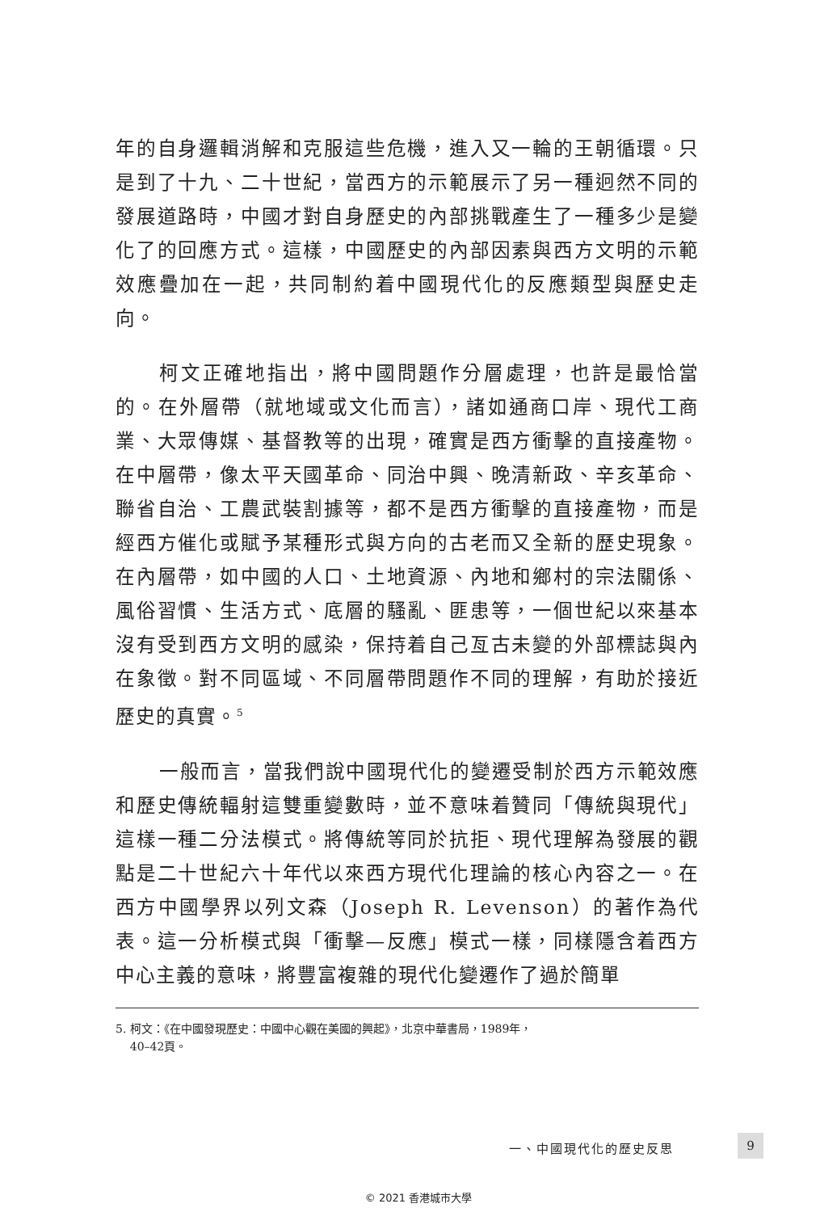年的自身邏輯消解和克服這些危機，進入又一輪的王朝循環。只是到了十九、二十世紀，當西方的示範展示了另一種迥然不同的發展道路時，中國才對自身歷史的內部挑戰產生了一種多少是變化了的回應方式。這樣，中國歷史的內部因素與西方文明的示範效應疊加在一起，共同制約着中國現代化的反應類型與歷史走向。
柯文正確地指出，將中國問題作分層處理，也許是最恰當的。在外層帶（就地域或文化而言），諸如通商口岸、現代工商業、大眾傳媒、基督教等的出現，確實是西方衝擊的直接產物。在中層帶，像太平天國革命、同治中興、晚清新政、辛亥革命、聯省自治、工農武裝割據等，都不是西方衝擊的直接產物，而是經西方催化或賦予某種形式與方向的古老而又全新的歷史現象。在內層帶，如中國的人口、土地資源、內地和鄉村的宗法關係、風俗習慣、生活方式、底層的騷亂、匪患等，一個世紀以來基本沒有受到西方文明的感染，保持着自己亙古未變的外部標誌與內在象徵。對不同區域、不同層帶問題作不同的理解，有助於接近歷史的真實。<sup>5</sup>
一般而言，當我們說中國現代化的變遷受制於西方示範效應和歷史傳統輻射這雙重變數時，並不意味着贊同「傳統與現代」這樣一種二分法模式。將傳統等同於抗拒、現代理解為發展的觀點是二十世紀六十年代以來西方現代化理論的核心內容之一。在西方中國學界以列文森（Joseph R. Levenson）的著作為代表。這一分析模式與「衝擊—反應」模式一樣，同樣隱含着西方中心主義的意味，將豐富複雜的現代化變遷作了過於簡單
5. 柯文：《在中國發現歷史：中國中心觀在美國的興起》，北京中華書局，1989年，
40–42頁。
一、中國現代化的歷史反思 9
© 2021 香港城市大學